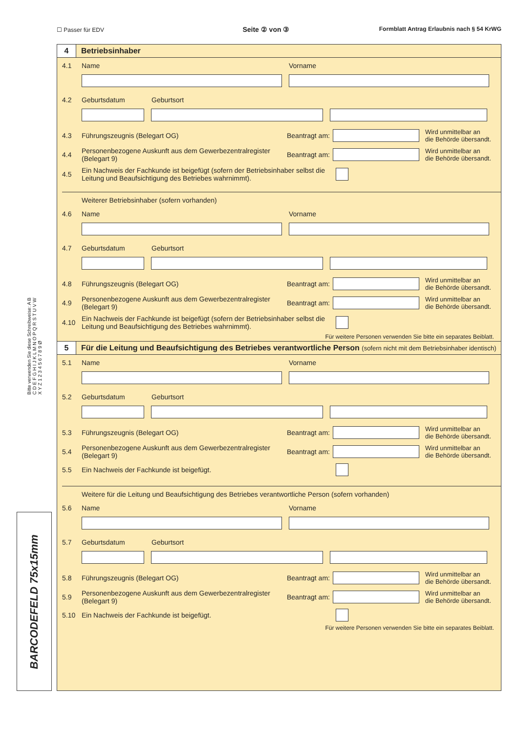☐ Passer für EDV Seite ② von ③ Formblatt Antrag Erlaubnis nach § 54 KrWG
Bitte verwenden Sie diese Schreibweise: A B C D E F G H I J K L M N O P Q R S T U V W X Y Z 1 2 3 4 5 6 7 8 9 Ø
4
Betriebsinhaber
4.1 Name Vorname
4.2 Geburtsdatum Geburtsort
4.3 Führungszeugnis (Belegart OG) Beantragt am:
Wird unmittelbar an
die Behörde übersandt.
4.4 Personenbezogene Auskunft aus dem Gewerbezentralregister (Belegart 9) Beantragt am:
Wird unmittelbar an
die Behörde übersandt.
4.5 Ein Nachweis der Fachkunde ist beigefügt (sofern der Betriebsinhaber selbst die Leitung und Beaufsichtigung des Betriebes wahrnimmt).
Weiterer Betriebsinhaber (sofern vorhanden)
4.6 Name Vorname
4.7 Geburtsdatum Geburtsort
4.8 Führungszeugnis (Belegart OG) Beantragt am:
Wird unmittelbar an
die Behörde übersandt.
4.9 Personenbezogene Auskunft aus dem Gewerbezentralregister (Belegart 9) Beantragt am:
Wird unmittelbar an
die Behörde übersandt.
4.10 Ein Nachweis der Fachkunde ist beigefügt (sofern der Betriebsinhaber selbst die Leitung und Beaufsichtigung des Betriebes wahrnimmt).
Für weitere Personen verwenden Sie bitte ein separates Beiblatt.
5
Für die Leitung und Beaufsichtigung des Betriebes verantwortliche Person (sofern nicht mit dem Betriebsinhaber identisch)
5.1 Name Vorname
5.2 Geburtsdatum Geburtsort
5.3 Führungszeugnis (Belegart OG) Beantragt am:
Wird unmittelbar an
die Behörde übersandt.
5.4 Personenbezogene Auskunft aus dem Gewerbezentralregister (Belegart 9) Beantragt am:
Wird unmittelbar an
die Behörde übersandt.
5.5 Ein Nachweis der Fachkunde ist beigefügt.
Weitere für die Leitung und Beaufsichtigung des Betriebes verantwortliche Person (sofern vorhanden)
5.6 Name Vorname
5.7 Geburtsdatum Geburtsort
5.8 Führungszeugnis (Belegart OG) Beantragt am:
Wird unmittelbar an
die Behörde übersandt.
5.9 Personenbezogene Auskunft aus dem Gewerbezentralregister (Belegart 9) Beantragt am:
Wird unmittelbar an
die Behörde übersandt.
5.10 Ein Nachweis der Fachkunde ist beigefügt.
Für weitere Personen verwenden Sie bitte ein separates Beiblatt.
BARCODEFELD 75x15mm